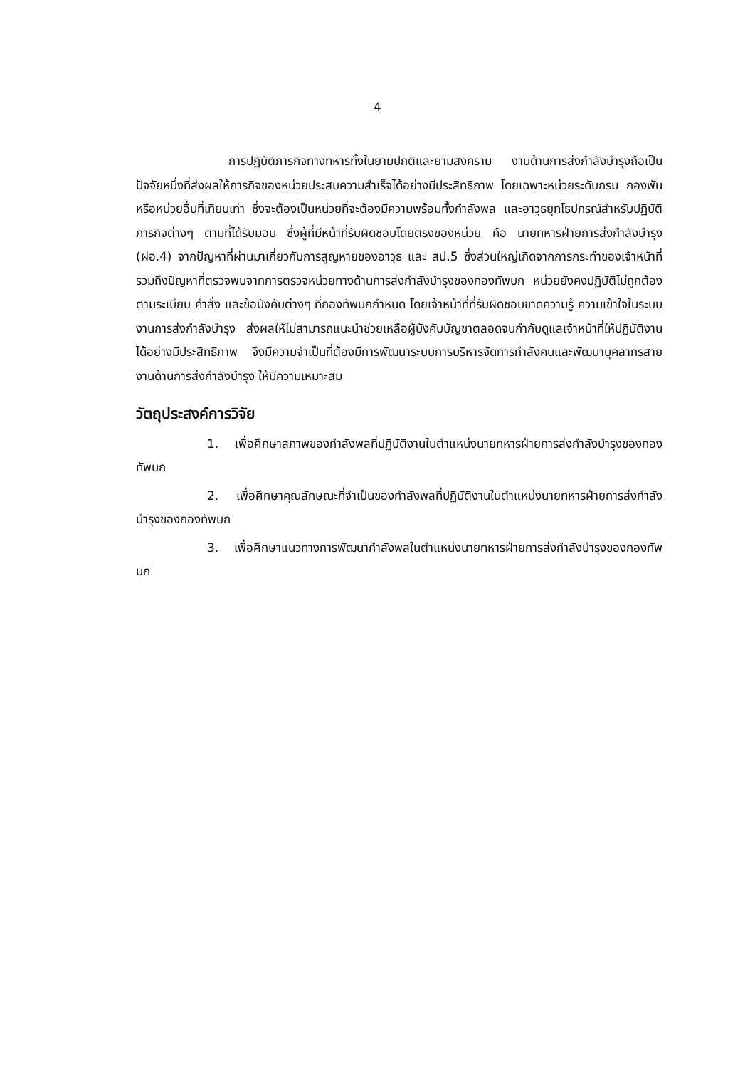4
การปฏิบัติภารกิจทางทหารทั้งในยามปกติและยามสงคราม งานด้านการส่งกำลังบำรุงถือเป็นปัจจัยหนึ่งที่ส่งผลให้ภารกิจของหน่วยประสบความสำเร็จได้อย่างมีประสิทธิภาพ โดยเฉพาะหน่วยระดับกรม กองพัน หรือหน่วยอื่นที่เทียบเท่า ซึ่งจะต้องเป็นหน่วยที่จะต้องมีความพร้อมทั้งกำลังพล และอาวุธยุทโธปกรณ์สำหรับปฏิบัติภารกิจต่างๆ ตามที่ได้รับมอบ ซึ่งผู้ที่มีหน้าที่รับผิดชอบโดยตรงของหน่วย คือ นายทหารฝ่ายการส่งกำลังบำรุง (ฝอ.4) จากปัญหาที่ผ่านมาเกี่ยวกับการสูญหายของอาวุธ และ สป.5 ซึ่งส่วนใหญ่เกิดจากการกระทำของเจ้าหน้าที่ รวมถึงปัญหาที่ตรวจพบจากการตรวจหน่วยทางด้านการส่งกำลังบำรุงของกองทัพบก หน่วยยังคงปฏิบัติไม่ถูกต้องตามระเบียบ คำสั่ง และข้อบังคับต่างๆ ที่กองทัพบกกำหนด โดยเจ้าหน้าที่ที่รับผิดชอบขาดความรู้ ความเข้าใจในระบบงานการส่งกำลังบำรุง ส่งผลให้ไม่สามารถแนะนำช่วยเหลือผู้บังคับบัญชาตลอดจนกำกับดูแลเจ้าหน้าที่ให้ปฏิบัติงานได้อย่างมีประสิทธิภาพ จึงมีความจำเป็นที่ต้องมีการพัฒนาระบบการบริหารจัดการกำลังคนและพัฒนาบุคลากรสายงานด้านการส่งกำลังบำรุง ให้มีความเหมาะสม
วัตถุประสงค์การวิจัย
1. เพื่อศึกษาสภาพของกำลังพลที่ปฏิบัติงานในตำแหน่งนายทหารฝ่ายการส่งกำลังบำรุงของกองทัพบก
2. เพื่อศึกษาคุณลักษณะที่จำเป็นของกำลังพลที่ปฏิบัติงานในตำแหน่งนายทหารฝ่ายการส่งกำลังบำรุงของกองทัพบก
3. เพื่อศึกษาแนวทางการพัฒนากำลังพลในตำแหน่งนายทหารฝ่ายการส่งกำลังบำรุงของกองทัพบก